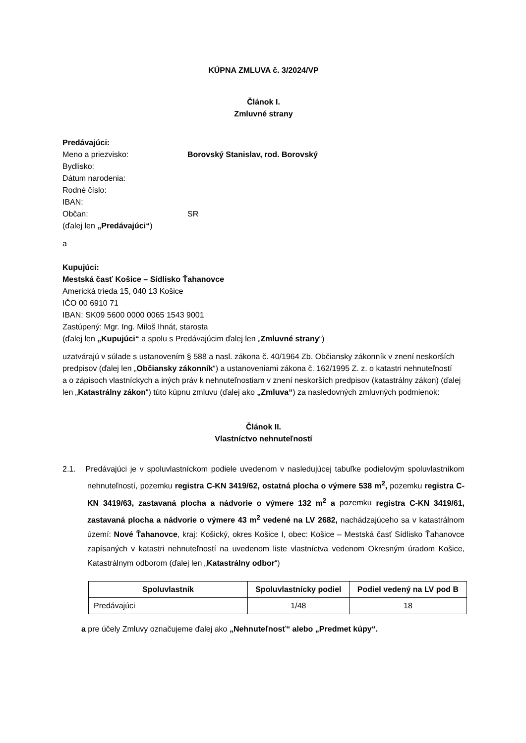KÚPNA ZMLUVA č. 3/2024/VP
Článok I.
Zmluvné strany
Predávajúci:
Meno a priezvisko: Borovský Stanislav, rod. Borovský
Bydlisko:
Dátum narodenia:
Rodné číslo:
IBAN:
Občan: SR
(ďalej len „Predávajúci“)
a
Kupujúci:
Mestská časť Košice – Sídlisko Ťahanovce
Americká trieda 15, 040 13 Košice
IČO 00 6910 71
IBAN: SK09 5600 0000 0065 1543 9001
Zastúpený: Mgr. Ing. Miloš Ihnát, starosta
(ďalej len „Kupujúci“ a spolu s Predávajúcim ďalej len „Zmluvné strany“)
uzatvárajú v súlade s ustanovením § 588 a nasl. zákona č. 40/1964 Zb. Občiansky zákonník v znení neskorších predpisov (ďalej len „Občiansky zákonník“) a ustanoveniami zákona č. 162/1995 Z. z. o katastri nehnuteľností
a o zápisoch vlastníckych a iných práv k nehnuteľnostiam v znení neskorších predpisov (katastrálny zákon) (ďalej len „Katastrálny zákon“) túto kúpnu zmluvu (ďalej ako „Zmluva“) za nasledovných zmluvných podmienok:
Článok II.
Vlastníctvo nehnuteľností
2.1. Predávajúci je v spoluvlastníckom podiele uvedenom v nasledujúcej tabuľke podielovým spoluvlastníkom nehnuteľností, pozemku registra C-KN 3419/62, ostatná plocha o výmere 538 m<sup>2</sup>, pozemku registra C-KN 3419/63, zastavaná plocha a nádvorie o výmere 132 m<sup>2</sup> a pozemku registra C-KN 3419/61, zastavaná plocha a nádvorie o výmere 43 m<sup>2</sup> vedené na LV 2682, nachádzajúceho sa v katastrálnom území: Nové Ťahanovce, kraj: Košický, okres Košice I, obec: Košice – Mestská časť Sídlisko Ťahanovce zapísaných v katastri nehnuteľností na uvedenom liste vlastníctva vedenom Okresným úradom Košice, Katastrálnym odborom (ďalej len „Katastrálny odbor“)
| Spoluvlastník | Spoluvlastnícky podiel | Podiel vedený na LV pod B |
| --- | --- | --- |
| Predávajúci | 1/48 | 18 |
a pre účely Zmluvy označujeme ďalej ako „Nehnuteľnosť“ alebo „Predmet kúpy“.